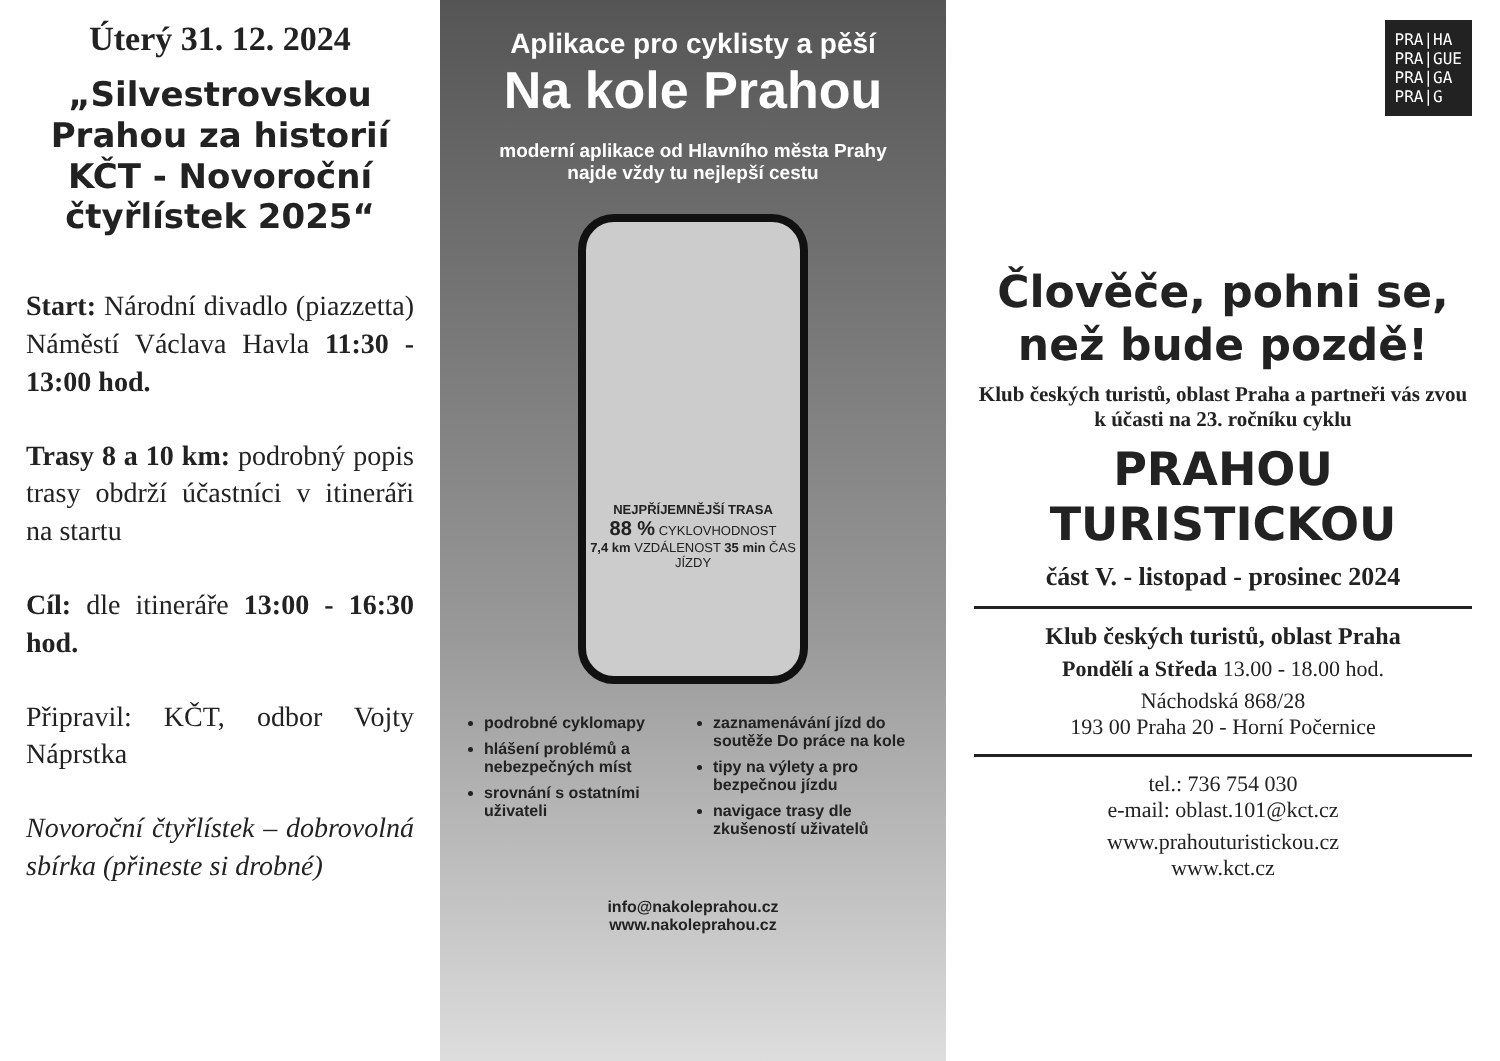Úterý 31. 12. 2024
„Silvestrovskou Prahou za historií KČT - Novoroční čtyřlístek 2025“
Start: Národní divadlo (piazzetta) Náměstí Václava Havla 11:30 - 13:00 hod.
Trasy 8 a 10 km: podrobný popis trasy obdrží účastníci v itineráři na startu
Cíl: dle itineráře 13:00 - 16:30 hod.
Připravil: KČT, odbor Vojty Náprstka
Novoroční čtyřlístek – dobrovolná sbírka (přineste si drobné)
Aplikace pro cyklisty a pěší
Na kole Prahou
moderní aplikace od Hlavního města Prahy
najde vždy tu nejlepší cestu
NEJPŘÍJEMNĚJŠÍ TRASA
88 % CYKLOVHODNOST
7,4 km VZDÁLENOST 35 min ČAS JÍZDY
podrobné cyklomapy
hlášení problémů a nebezpečných míst
srovnání s ostatními uživateli
zaznamenávání jízd do soutěže Do práce na kole
tipy na výlety a pro bezpečnou jízdu
navigace trasy dle zkušeností uživatelů
info@nakoleprahou.cz
www.nakoleprahou.cz
PRA|HA
PRA|GUE
PRA|GA
PRA|G
Člověče, pohni se, než bude pozdě!
Klub českých turistů, oblast Praha a partneři vás zvou k účasti na 23. ročníku cyklu
PRAHOU TURISTICKOU
část V. - listopad - prosinec 2024
Klub českých turistů, oblast Praha
Pondělí a Středa 13.00 - 18.00 hod.
Náchodská 868/28
193 00 Praha 20 - Horní Počernice
tel.: 736 754 030
e-mail: oblast.101@kct.cz
www.prahouturistickou.cz
www.kct.cz